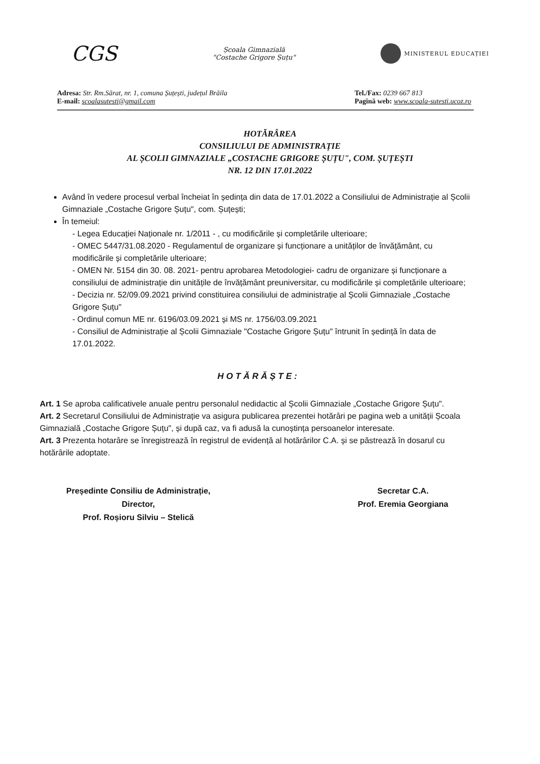CGS
Școala Gimnazială
"Costache Grigore Șuțu"
MINISTERUL EDUCAȚIEI
Adresa: Str. Rm.Sărat, nr. 1, comuna Șuțești, județul Brăila
E-mail: scoalasutesti@gmail.com
Tel./Fax: 0239 667 813
Pagină web: www.scoala-sutesti.ucoz.ro
HOTĂRÂREA
CONSILIULUI DE ADMINISTRAȚIE
AL ȘCOLII GIMNAZIALE „COSTACHE GRIGORE ȘUȚU", COM. ȘUȚEȘTI
NR. 12 DIN 17.01.2022
Având în vedere procesul verbal încheiat în ședința din data de 17.01.2022 a Consiliului de Administrație al Școlii Gimnaziale „Costache Grigore Șuțu", com. Șuțești;
În temeiul:
- Legea Educației Naționale nr. 1/2011 - , cu modificările și completările ulterioare;
- OMEC 5447/31.08.2020 - Regulamentul de organizare și funcționare a unităților de învățământ, cu modificările și completările ulterioare;
- OMEN Nr. 5154 din 30. 08. 2021- pentru aprobarea Metodologiei- cadru de organizare și funcționare a consiliului de administrație din unitățile de învățământ preuniversitar, cu modificările și completările ulterioare;
- Decizia nr. 52/09.09.2021 privind constituirea consiliului de administrație al Școlii Gimnaziale „Costache Grigore Șuțu"
- Ordinul comun ME nr. 6196/03.09.2021 și MS nr. 1756/03.09.2021
- Consiliul de Administrație al Școlii Gimnaziale "Costache Grigore Șuțu" întrunit în ședință în data de 17.01.2022.
HOTĂRĂȘTE:
Art. 1 Se aproba calificativele anuale pentru personalul nedidactic al Școlii Gimnaziale „Costache Grigore Șuțu".
Art. 2 Secretarul Consiliului de Administrație va asigura publicarea prezentei hotărâri pe pagina web a unității Școala Gimnazială „Costache Grigore Șuțu", și după caz, va fi adusă la cunoștința persoanelor interesate.
Art. 3 Prezenta hotarâre se înregistrează în registrul de evidență al hotărârilor C.A. și se păstrează în dosarul cu hotărârile adoptate.
Președinte Consiliu de Administrație,
Director,
Prof. Roșioru Silviu – Stelică
Secretar C.A.
Prof. Eremia Georgiana